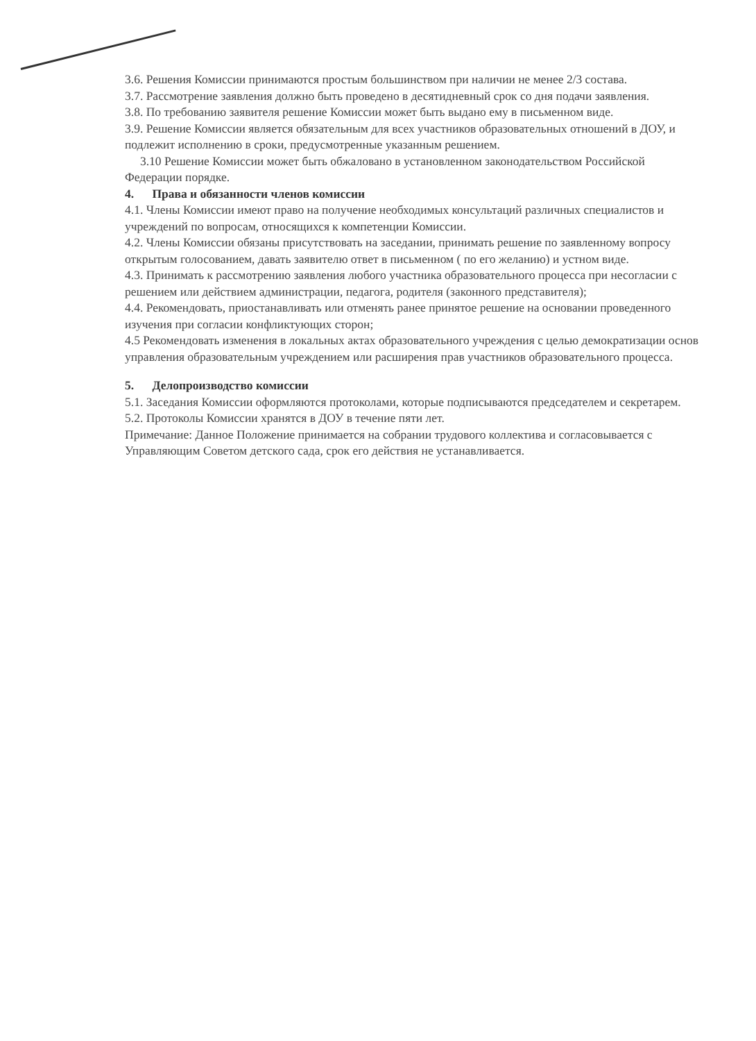3.6. Решения Комиссии принимаются простым большинством при наличии не менее 2/3 состава.
3.7. Рассмотрение заявления должно быть проведено в десятидневный срок со дня подачи заявления.
3.8. По требованию заявителя решение Комиссии может быть выдано ему в письменном виде.
3.9. Решение Комиссии является обязательным для всех участников образовательных отношений в ДОУ, и подлежит исполнению в сроки, предусмотренные указанным решением.
3.10 Решение Комиссии может быть обжаловано в установленном законодательством Российской Федерации порядке.
4. Права и обязанности членов комиссии
4.1. Члены Комиссии имеют право на получение необходимых консультаций различных специалистов и учреждений по вопросам, относящихся к компетенции Комиссии.
4.2. Члены Комиссии обязаны присутствовать на заседании, принимать решение по заявленному вопросу открытым голосованием, давать заявителю ответ в письменном ( по его желанию) и устном виде.
4.3. Принимать к рассмотрению заявления любого участника образовательного процесса при несогласии с решением или действием администрации, педагога, родителя (законного представителя);
4.4. Рекомендовать, приостанавливать или отменять ранее принятое решение на основании проведенного изучения при согласии конфликтующих сторон;
4.5 Рекомендовать изменения в локальных актах образовательного учреждения с целью демократизации основ управления образовательным учреждением или расширения прав участников образовательного процесса.
5. Делопроизводство комиссии
5.1. Заседания Комиссии оформляются протоколами, которые подписываются председателем и секретарем.
5.2. Протоколы Комиссии хранятся в ДОУ в течение пяти лет.
Примечание: Данное Положение принимается на собрании трудового коллектива и согласовывается с Управляющим Советом детского сада, срок его действия не устанавливается.